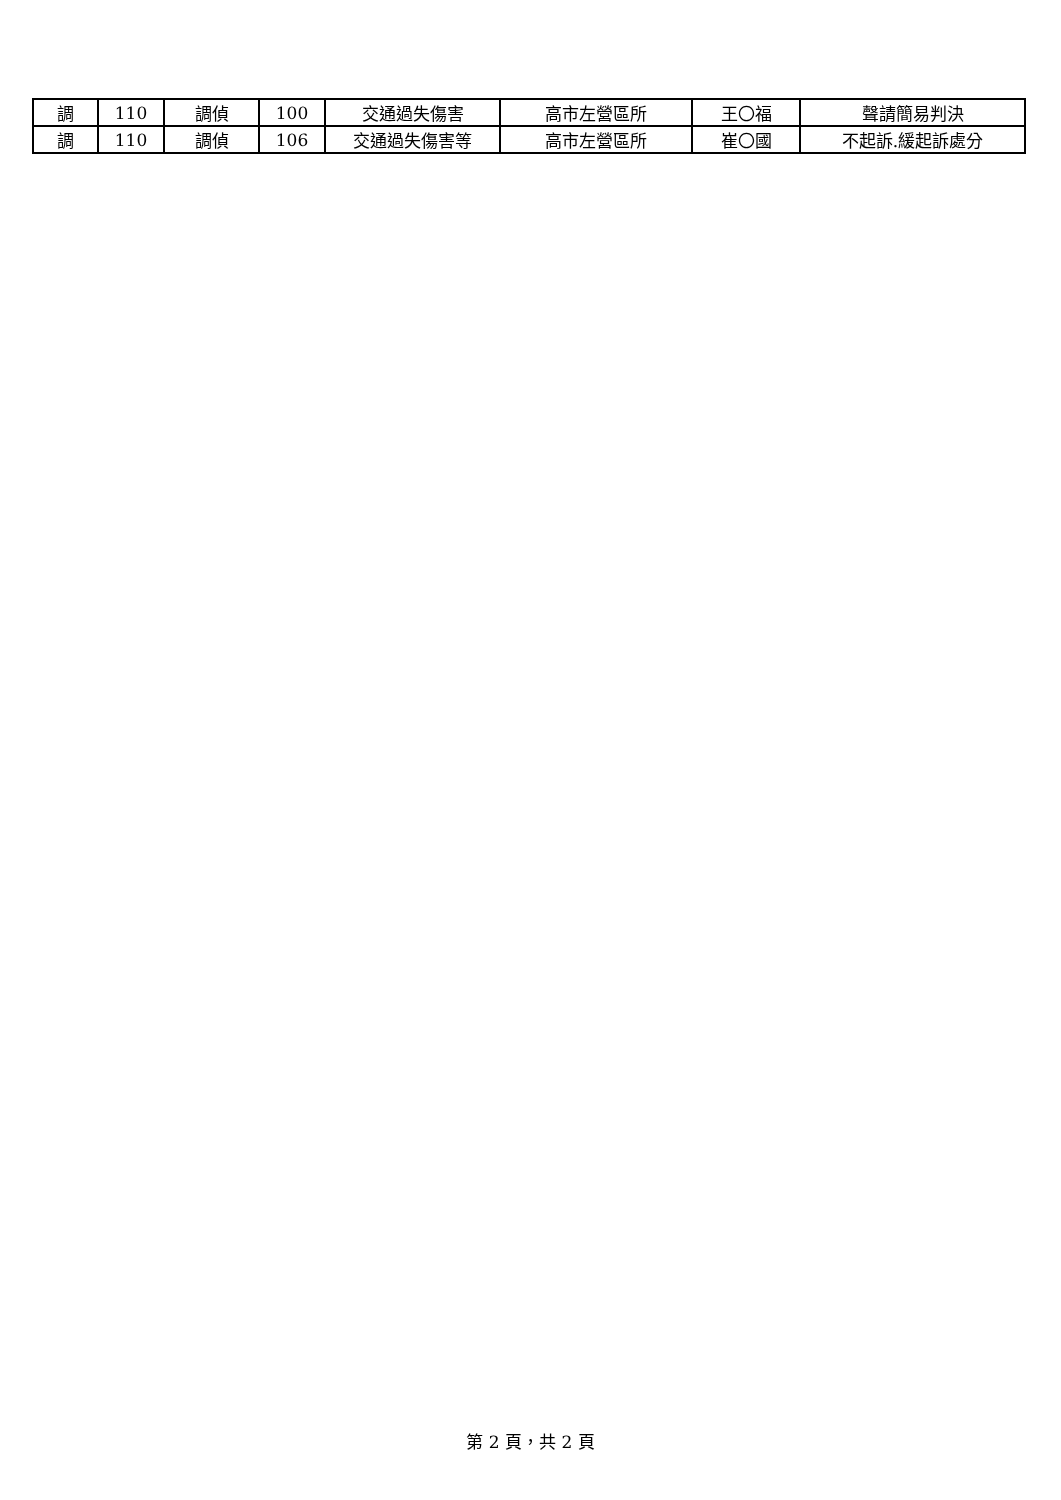| 調 | 110 | 調偵 | 100 | 交通過失傷害 | 高市左營區所 | 王〇福 | 聲請簡易判決 |
| 調 | 110 | 調偵 | 106 | 交通過失傷害等 | 高市左營區所 | 崔〇國 | 不起訴.緩起訴處分 |
第 2 頁，共 2 頁